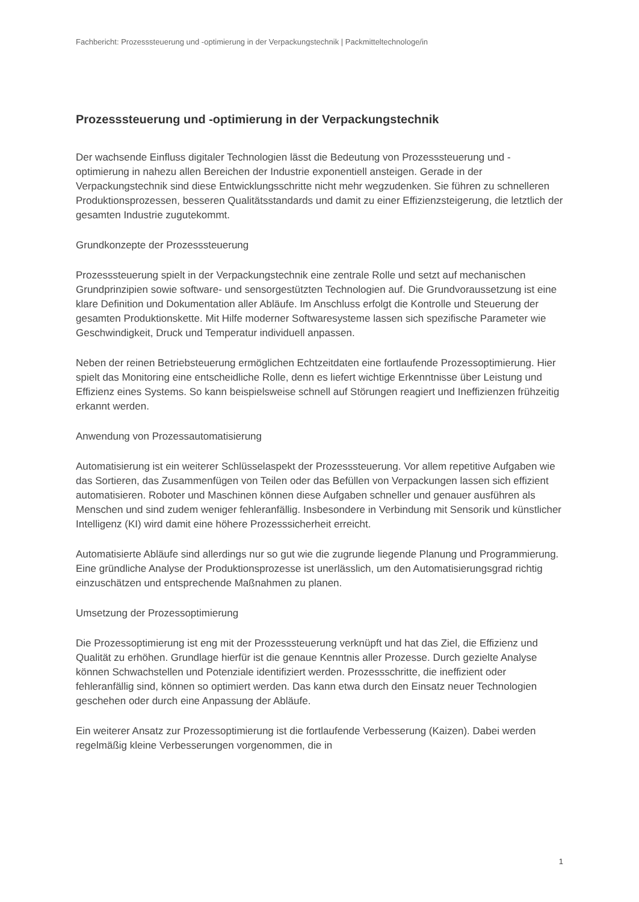Fachbericht: Prozesssteuerung und -optimierung in der Verpackungstechnik | Packmitteltechnologe/in
Prozesssteuerung und -optimierung in der Verpackungstechnik
Der wachsende Einfluss digitaler Technologien lässt die Bedeutung von Prozesssteuerung und -optimierung in nahezu allen Bereichen der Industrie exponentiell ansteigen. Gerade in der Verpackungstechnik sind diese Entwicklungsschritte nicht mehr wegzudenken. Sie führen zu schnelleren Produktionsprozessen, besseren Qualitätsstandards und damit zu einer Effizienzsteigerung, die letztlich der gesamten Industrie zugutekommt.
Grundkonzepte der Prozesssteuerung
Prozesssteuerung spielt in der Verpackungstechnik eine zentrale Rolle und setzt auf mechanischen Grundprinzipien sowie software- und sensorgestützten Technologien auf. Die Grundvoraussetzung ist eine klare Definition und Dokumentation aller Abläufe. Im Anschluss erfolgt die Kontrolle und Steuerung der gesamten Produktionskette. Mit Hilfe moderner Softwaresysteme lassen sich spezifische Parameter wie Geschwindigkeit, Druck und Temperatur individuell anpassen.
Neben der reinen Betriebsteuerung ermöglichen Echtzeitdaten eine fortlaufende Prozessoptimierung. Hier spielt das Monitoring eine entscheidliche Rolle, denn es liefert wichtige Erkenntnisse über Leistung und Effizienz eines Systems. So kann beispielsweise schnell auf Störungen reagiert und Ineffizienzen frühzeitig erkannt werden.
Anwendung von Prozessautomatisierung
Automatisierung ist ein weiterer Schlüsselaspekt der Prozesssteuerung. Vor allem repetitive Aufgaben wie das Sortieren, das Zusammenfügen von Teilen oder das Befüllen von Verpackungen lassen sich effizient automatisieren. Roboter und Maschinen können diese Aufgaben schneller und genauer ausführen als Menschen und sind zudem weniger fehleranfällig. Insbesondere in Verbindung mit Sensorik und künstlicher Intelligenz (KI) wird damit eine höhere Prozesssicherheit erreicht.
Automatisierte Abläufe sind allerdings nur so gut wie die zugrunde liegende Planung und Programmierung. Eine gründliche Analyse der Produktionsprozesse ist unerlässlich, um den Automatisierungsgrad richtig einzuschätzen und entsprechende Maßnahmen zu planen.
Umsetzung der Prozessoptimierung
Die Prozessoptimierung ist eng mit der Prozesssteuerung verknüpft und hat das Ziel, die Effizienz und Qualität zu erhöhen. Grundlage hierfür ist die genaue Kenntnis aller Prozesse. Durch gezielte Analyse können Schwachstellen und Potenziale identifiziert werden. Prozessschritte, die ineffizient oder fehleranfällig sind, können so optimiert werden. Das kann etwa durch den Einsatz neuer Technologien geschehen oder durch eine Anpassung der Abläufe.
Ein weiterer Ansatz zur Prozessoptimierung ist die fortlaufende Verbesserung (Kaizen). Dabei werden regelmäßig kleine Verbesserungen vorgenommen, die in
1